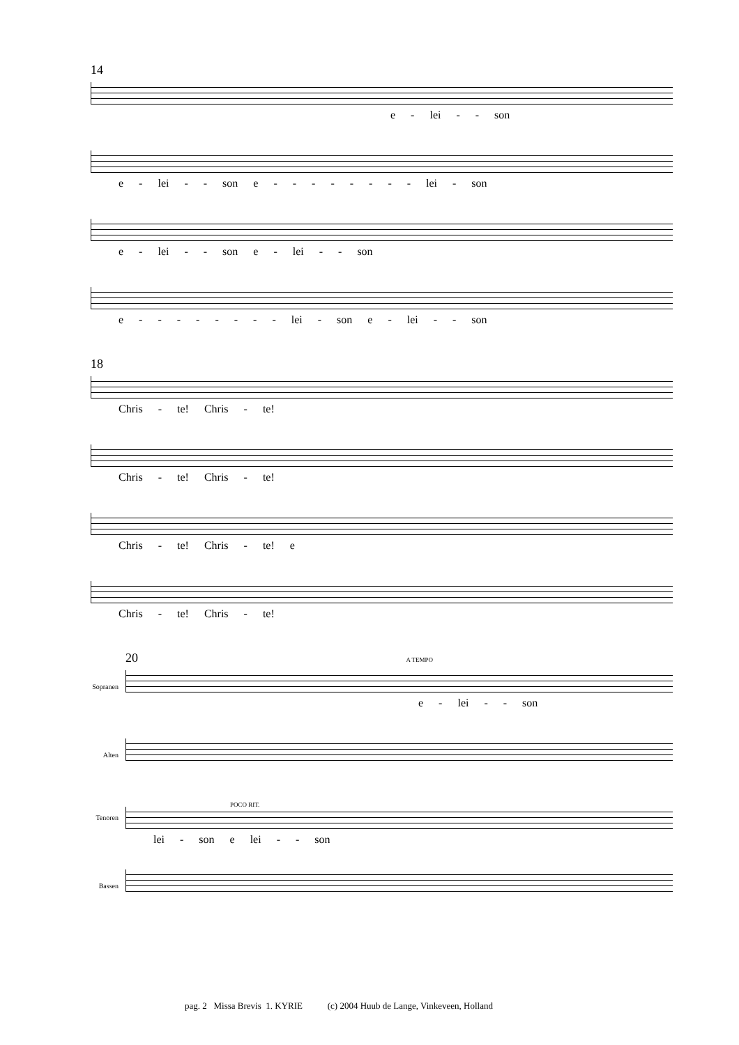14
e - lei - - son
e - lei - - son e - - - - - - - - lei - son
e - lei - - son e - lei - - son
e - - - - - - - - lei - son e - lei - - son
18
Chris - te! Chris - te!
Chris - te! Chris - te!
Chris - te! Chris - te! e
Chris - te! Chris - te!
20 A TEMPO
Sopranen
e - lei - - son
Alten
Tenoren
POCO RIT.
lei - son e lei - - son
Bassen
pag. 2 Missa Brevis 1. KYRIE (c) 2004 Huub de Lange, Vinkeveen, Holland